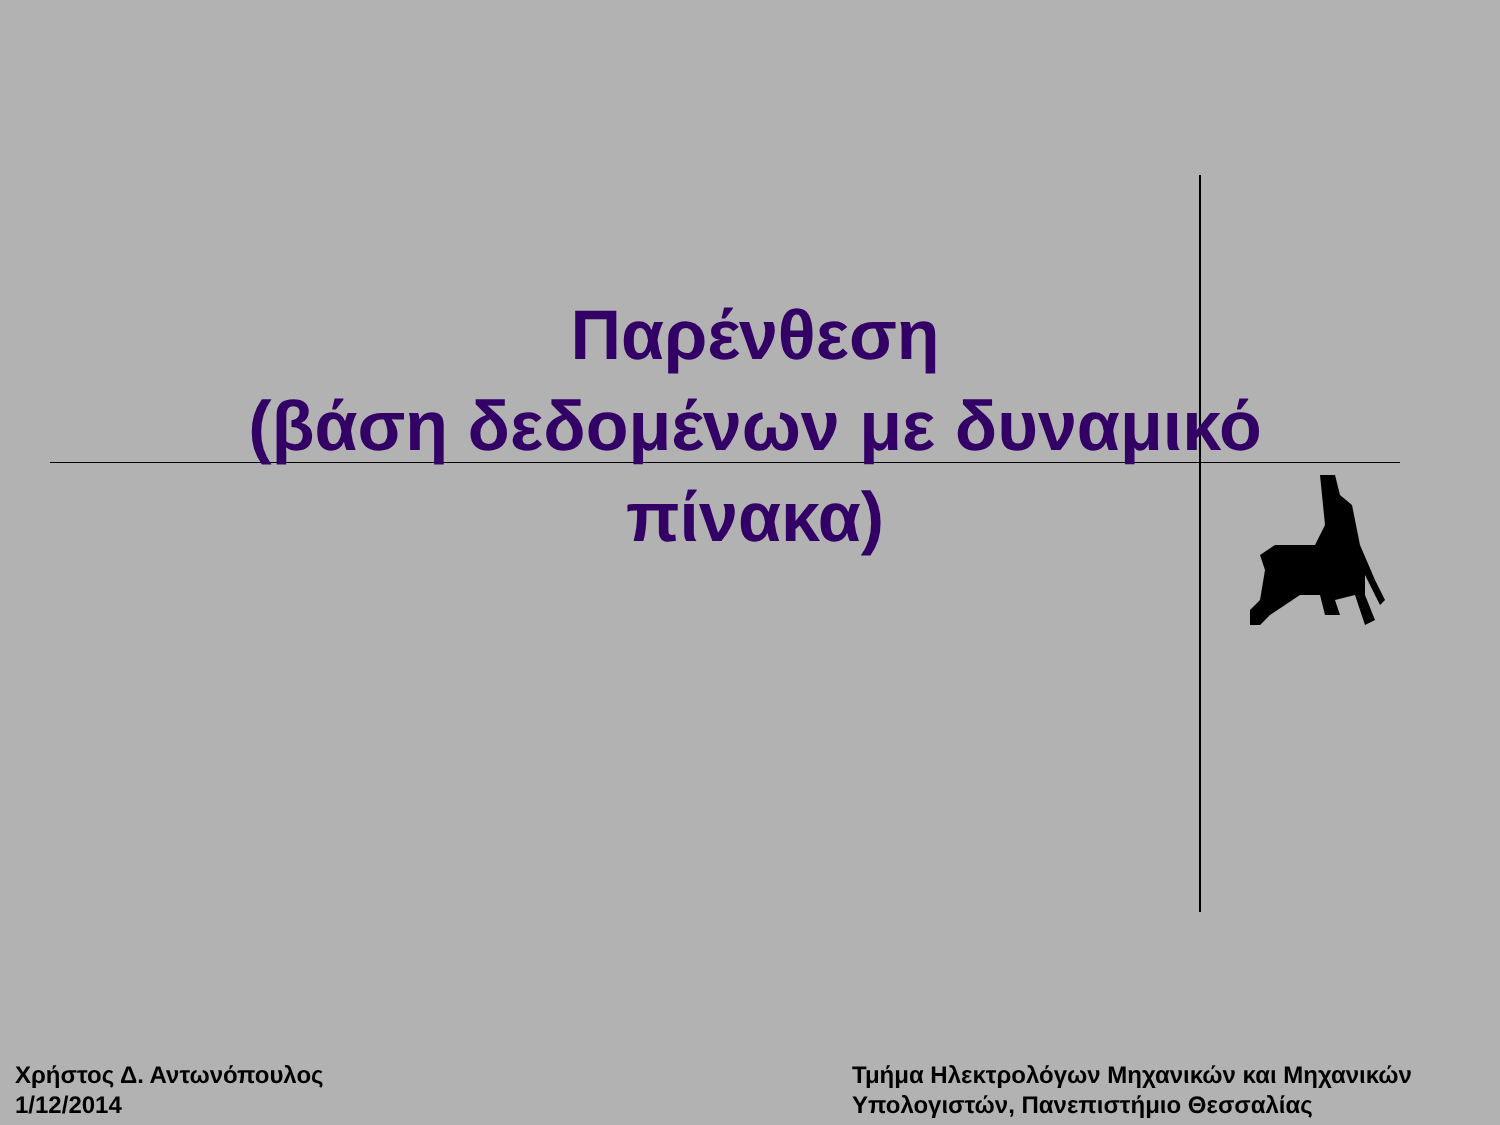Παρένθεση
(βάση δεδομένων με δυναμικό πίνακα)
Χρήστος Δ. Αντωνόπουλος
1/12/2014
Τμήμα Ηλεκτρολόγων Μηχανικών και Μηχανικών
Υπολογιστών, Πανεπιστήμιο Θεσσαλίας